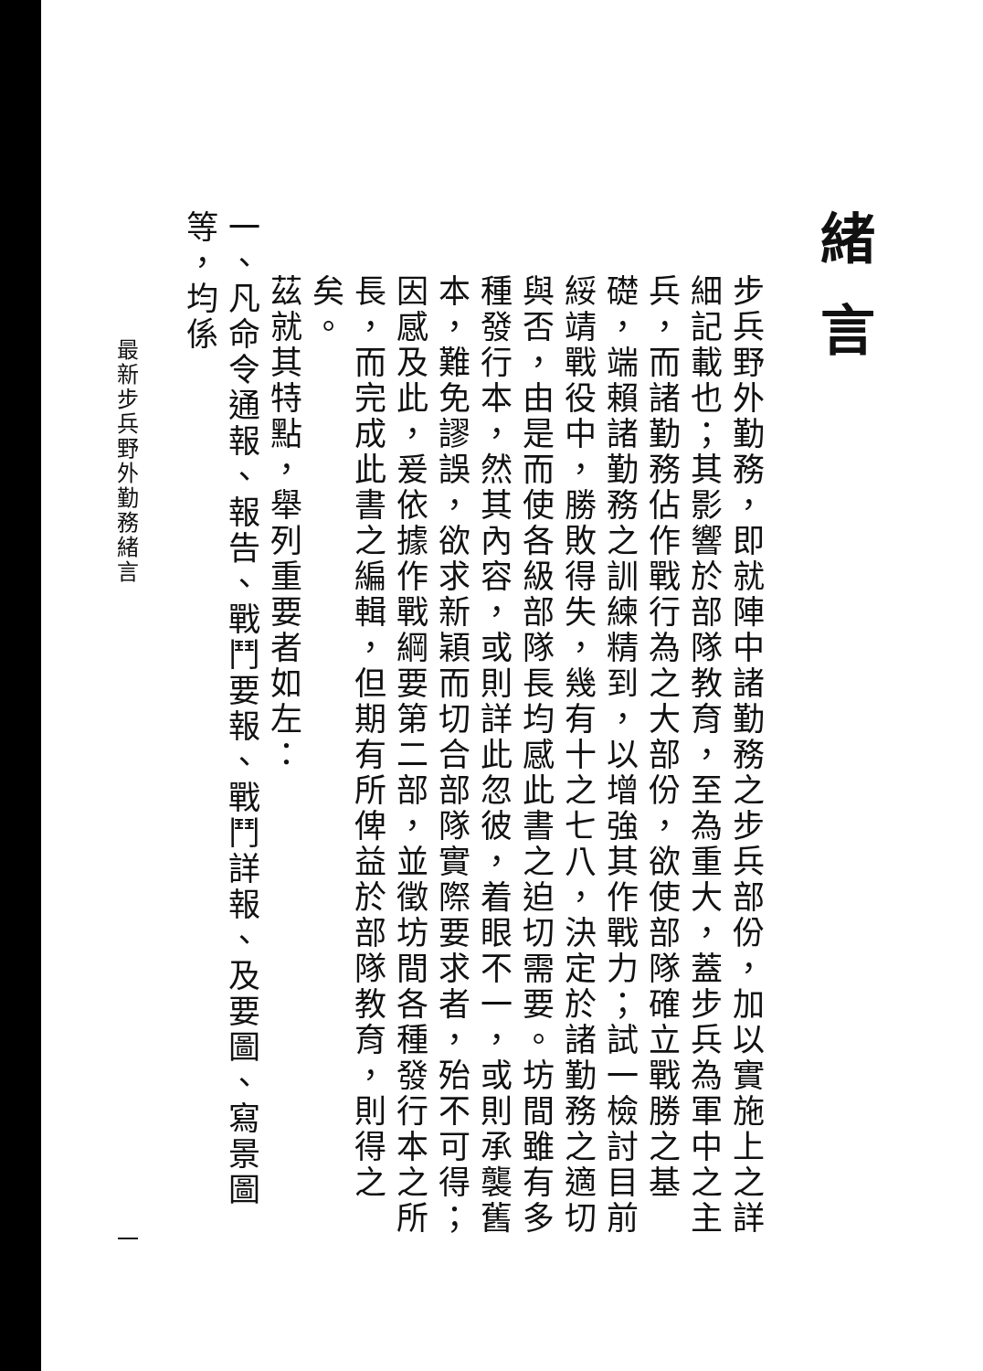緒言
步兵野外勤務，即就陣中諸勤務之步兵部份，加以實施上之詳細記載也；其影響於部隊教育，至為重大，蓋步兵為軍中之主兵，而諸勤務佔作戰行為之大部份，欲使部隊確立戰勝之基礎，端賴諸勤務之訓練精到，以增強其作戰力；試一檢討目前綏靖戰役中，勝敗得失，幾有十之七八，決定於諸勤務之適切與否，由是而使各級部隊長均感此書之迫切需要。坊間雖有多種發行本，然其內容，或則詳此忽彼，着眼不一，或則承襲舊本，難免謬誤，欲求新穎而切合部隊實際要求者，殆不可得；因感及此，爰依據作戰綱要第二部，並徵坊間各種發行本之所長，而完成此書之編輯，但期有所俾益於部隊教育，則得之矣。
茲就其特點，舉列重要者如左：
一、凡命令通報、報告、戰鬥要報、戰鬥詳報、及要圖、寫景圖等，均係
最新步兵野外勤務緒言 一